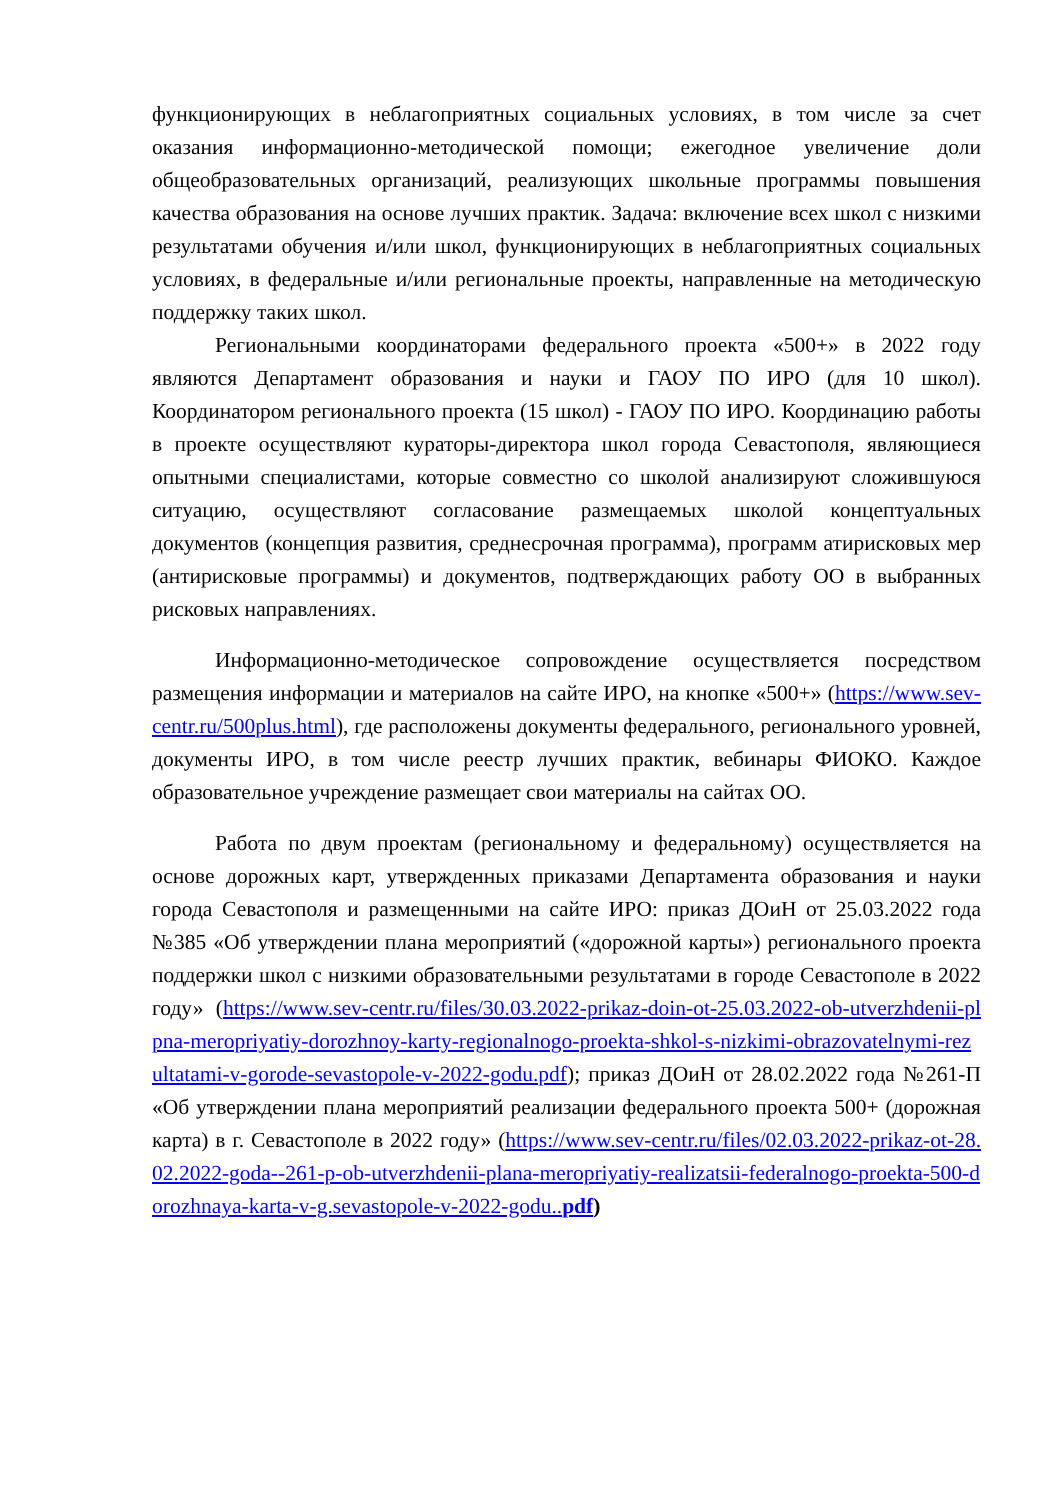функционирующих в неблагоприятных социальных условиях, в том числе за счет оказания информационно-методической помощи; ежегодное увеличение доли общеобразовательных организаций, реализующих школьные программы повышения качества образования на основе лучших практик. Задача: включение всех школ с низкими результатами обучения и/или школ, функционирующих в неблагоприятных социальных условиях, в федеральные и/или региональные проекты, направленные на методическую поддержку таких школ.
Региональными координаторами федерального проекта «500+» в 2022 году являются Департамент образования и науки и ГАОУ ПО ИРО (для 10 школ). Координатором регионального проекта (15 школ) - ГАОУ ПО ИРО. Координацию работы в проекте осуществляют кураторы-директора школ города Севастополя, являющиеся опытными специалистами, которые совместно со школой анализируют сложившуюся ситуацию, осуществляют согласование размещаемых школой концептуальных документов (концепция развития, среднесрочная программа), программ атирисковых мер (антирисковые программы) и документов, подтверждающих работу ОО в выбранных рисковых направлениях.
Информационно-методическое сопровождение осуществляется посредством размещения информации и материалов на сайте ИРО, на кнопке «500+» (https://www.sev-centr.ru/500plus.html), где расположены документы федерального, регионального уровней, документы ИРО, в том числе реестр лучших практик, вебинары ФИОКО. Каждое образовательное учреждение размещает свои материалы на сайтах ОО.
Работа по двум проектам (региональному и федеральному) осуществляется на основе дорожных карт, утвержденных приказами Департамента образования и науки города Севастополя и размещенными на сайте ИРО: приказ ДОиН от 25.03.2022 года №385 «Об утверждении плана мероприятий («дорожной карты») регионального проекта поддержки школ с низкими образовательными результатами в городе Севастополе в 2022 году» (https://www.sev-centr.ru/files/30.03.2022-prikaz-doin-ot-25.03.2022-ob-utverzhdenii-plpna-meropriyatiy-dorozhnoy-karty-regionalnogo-proekta-shkol-s-nizkimi-obrazovatelnymi-rezultatami-v-gorode-sevastopole-v-2022-godu.pdf); приказ ДОиН от 28.02.2022 года №261-П «Об утверждении плана мероприятий реализации федерального проекта 500+ (дорожная карта) в г. Севастополе в 2022 году» (https://www.sev-centr.ru/files/02.03.2022-prikaz-ot-28.02.2022-goda--261-p-ob-utverzhdenii-plana-meropriyatiy-realizatsii-federalnogo-proekta-500-dorozhnaya-karta-v-g.sevastopole-v-2022-godu..pdf)